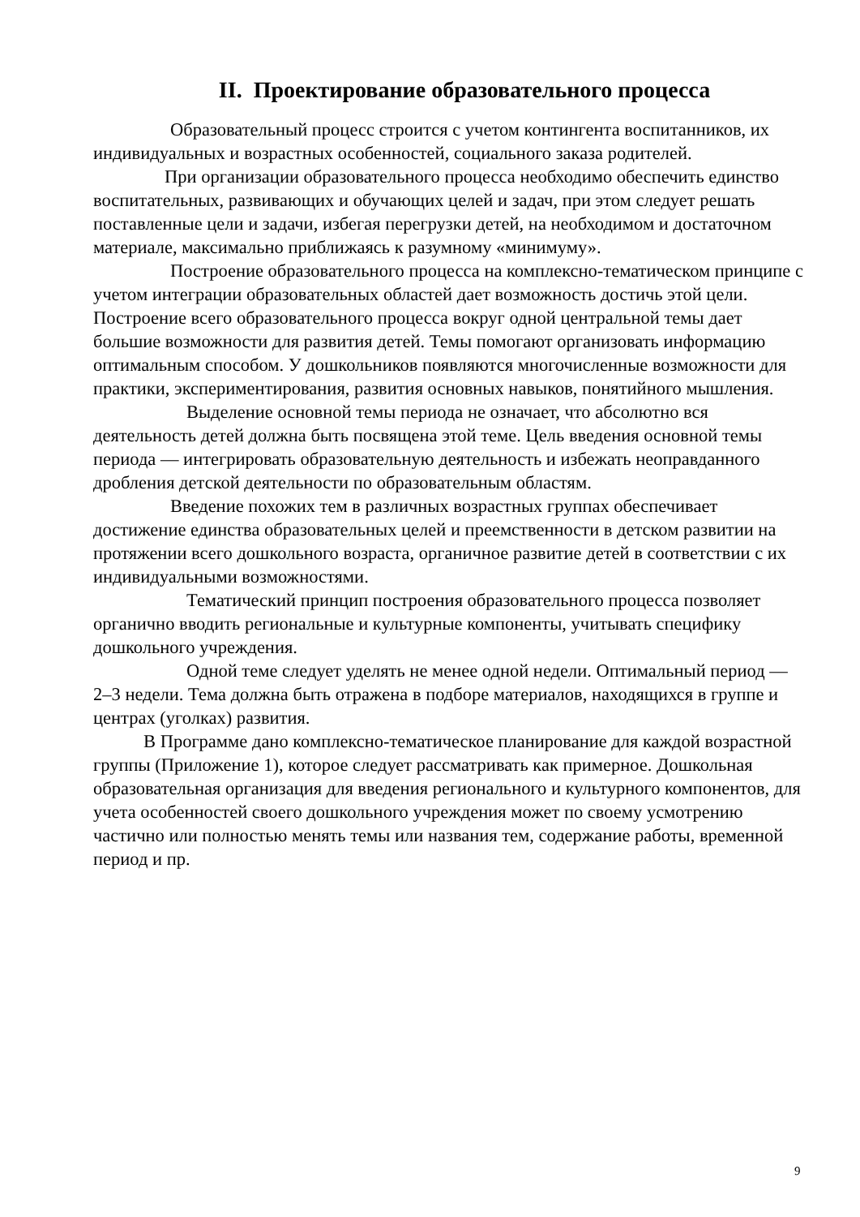II. Проектирование образовательного процесса
Образовательный процесс строится с учетом контингента воспитанников, их индивидуальных и возрастных особенностей, социального заказа родителей.
При организации образовательного процесса необходимо обеспечить единство воспитательных, развивающих и обучающих целей и задач, при этом следует решать поставленные цели и задачи, избегая перегрузки детей, на необходимом и достаточном материале, максимально приближаясь к разумному «минимуму».
Построение образовательного процесса на комплексно-тематическом принципе с учетом интеграции образовательных областей дает возможность достичь этой цели. Построение всего образовательного процесса вокруг одной центральной темы дает большие возможности для развития детей. Темы помогают организовать информацию оптимальным способом. У дошкольников появляются многочисленные возможности для практики, экспериментирования, развития основных навыков, понятийного мышления.
Выделение основной темы периода не означает, что абсолютно вся деятельность детей должна быть посвящена этой теме. Цель введения основной темы периода — интегрировать образовательную деятельность и избежать неоправданного дробления детской деятельности по образовательным областям.
Введение похожих тем в различных возрастных группах обеспечивает достижение единства образовательных целей и преемственности в детском развитии на протяжении всего дошкольного возраста, органичное развитие детей в соответствии с их индивидуальными возможностями.
Тематический принцип построения образовательного процесса позволяет органично вводить региональные и культурные компоненты, учитывать специфику дошкольного учреждения.
Одной теме следует уделять не менее одной недели. Оптимальный период — 2–3 недели. Тема должна быть отражена в подборе материалов, находящихся в группе и центрах (уголках) развития.
В Программе дано комплексно-тематическое планирование для каждой возрастной группы (Приложение 1), которое следует рассматривать как примерное. Дошкольная образовательная организация для введения регионального и культурного компонентов, для учета особенностей своего дошкольного учреждения может по своему усмотрению частично или полностью менять темы или названия тем, содержание работы, временной период и пр.
9